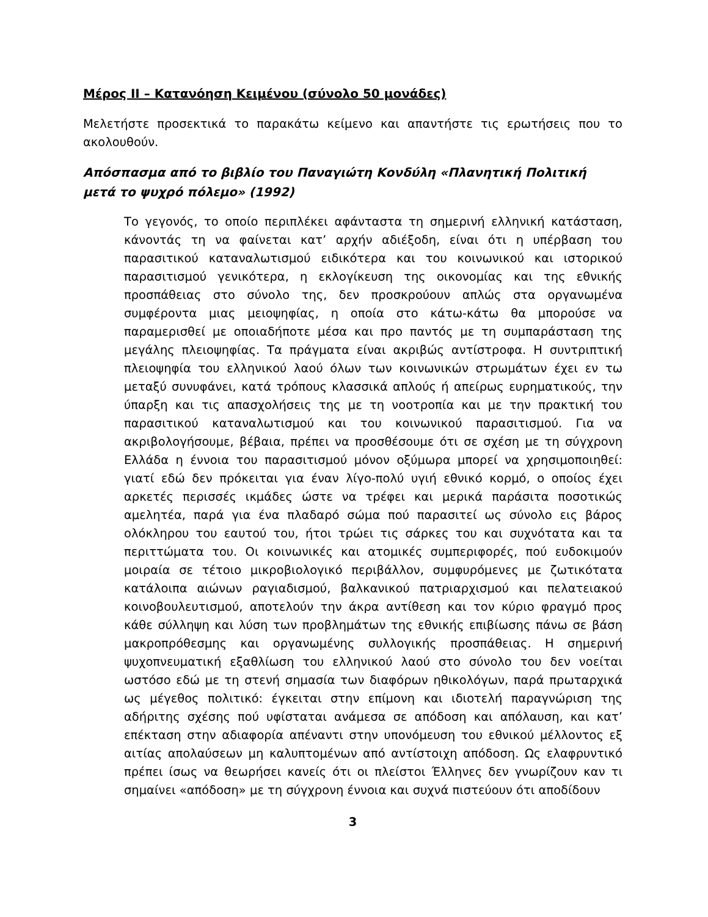Μέρος ΙΙ – Κατανόηση Κειμένου (σύνολο 50 μονάδες)
Μελετήστε προσεκτικά το παρακάτω κείμενο και απαντήστε τις ερωτήσεις που το ακολουθούν.
Απόσπασμα από το βιβλίο του Παναγιώτη Κονδύλη «Πλανητική Πολιτική μετά το ψυχρό πόλεμο» (1992)
Το γεγονός, το οποίο περιπλέκει αφάνταστα τη σημερινή ελληνική κατάσταση, κάνοντάς τη να φαίνεται κατ’ αρχήν αδιέξοδη, είναι ότι η υπέρβαση του παρασιτικού καταναλωτισμού ειδικότερα και του κοινωνικού και ιστορικού παρασιτισμού γενικότερα, η εκλογίκευση της οικονομίας και της εθνικής προσπάθειας στο σύνολο της, δεν προσκρούουν απλώς στα οργανωμένα συμφέροντα μιας μειοψηφίας, η οποία στο κάτω-κάτω θα μπορούσε να παραμερισθεί με οποιαδήποτε μέσα και προ παντός με τη συμπαράσταση της μεγάλης πλειοψηφίας. Τα πράγματα είναι ακριβώς αντίστροφα. Η συντριπτική πλειοψηφία του ελληνικού λαού όλων των κοινωνικών στρωμάτων έχει εν τω μεταξύ συνυφάνει, κατά τρόπους κλασσικά απλούς ή απείρως ευρηματικούς, την ύπαρξη και τις απασχολήσεις της με τη νοοτροπία και με την πρακτική του παρασιτικού καταναλωτισμού και του κοινωνικού παρασιτισμού. Για να ακριβολογήσουμε, βέβαια, πρέπει να προσθέσουμε ότι σε σχέση με τη σύγχρονη Ελλάδα η έννοια του παρασιτισμού μόνον οξύμωρα μπορεί να χρησιμοποιηθεί: γιατί εδώ δεν πρόκειται για έναν λίγο-πολύ υγιή εθνικό κορμό, ο οποίος έχει αρκετές περισσές ικμάδες ώστε να τρέφει και μερικά παράσιτα ποσοτικώς αμελητέα, παρά για ένα πλαδαρό σώμα πού παρασιτεί ως σύνολο εις βάρος ολόκληρου του εαυτού του, ήτοι τρώει τις σάρκες του και συχνότατα και τα περιττώματα του. Οι κοινωνικές και ατομικές συμπεριφορές, πού ευδοκιμούν μοιραία σε τέτοιο μικροβιολογικό περιβάλλον, συμφυρόμενες με ζωτικότατα κατάλοιπα αιώνων ραγιαδισμού, βαλκανικού πατριαρχισμού και πελατειακού κοινοβουλευτισμού, αποτελούν την άκρα αντίθεση και τον κύριο φραγμό προς κάθε σύλληψη και λύση των προβλημάτων της εθνικής επιβίωσης πάνω σε βάση μακροπρόθεσμης και οργανωμένης συλλογικής προσπάθειας. Η σημερινή ψυχοπνευματική εξαθλίωση του ελληνικού λαού στο σύνολο του δεν νοείται ωστόσο εδώ με τη στενή σημασία των διαφόρων ηθικολόγων, παρά πρωταρχικά ως μέγεθος πολιτικό: έγκειται στην επίμονη και ιδιοτελή παραγνώριση της αδήριτης σχέσης πού υφίσταται ανάμεσα σε απόδοση και απόλαυση, και κατ’ επέκταση στην αδιαφορία απέναντι στην υπονόμευση του εθνικού μέλλοντος εξ αιτίας απολαύσεων μη καλυπτομένων από αντίστοιχη απόδοση. Ως ελαφρυντικό πρέπει ίσως να θεωρήσει κανείς ότι οι πλείστοι Έλληνες δεν γνωρίζουν καν τι σημαίνει «απόδοση» με τη σύγχρονη έννοια και συχνά πιστεύουν ότι αποδίδουν
3